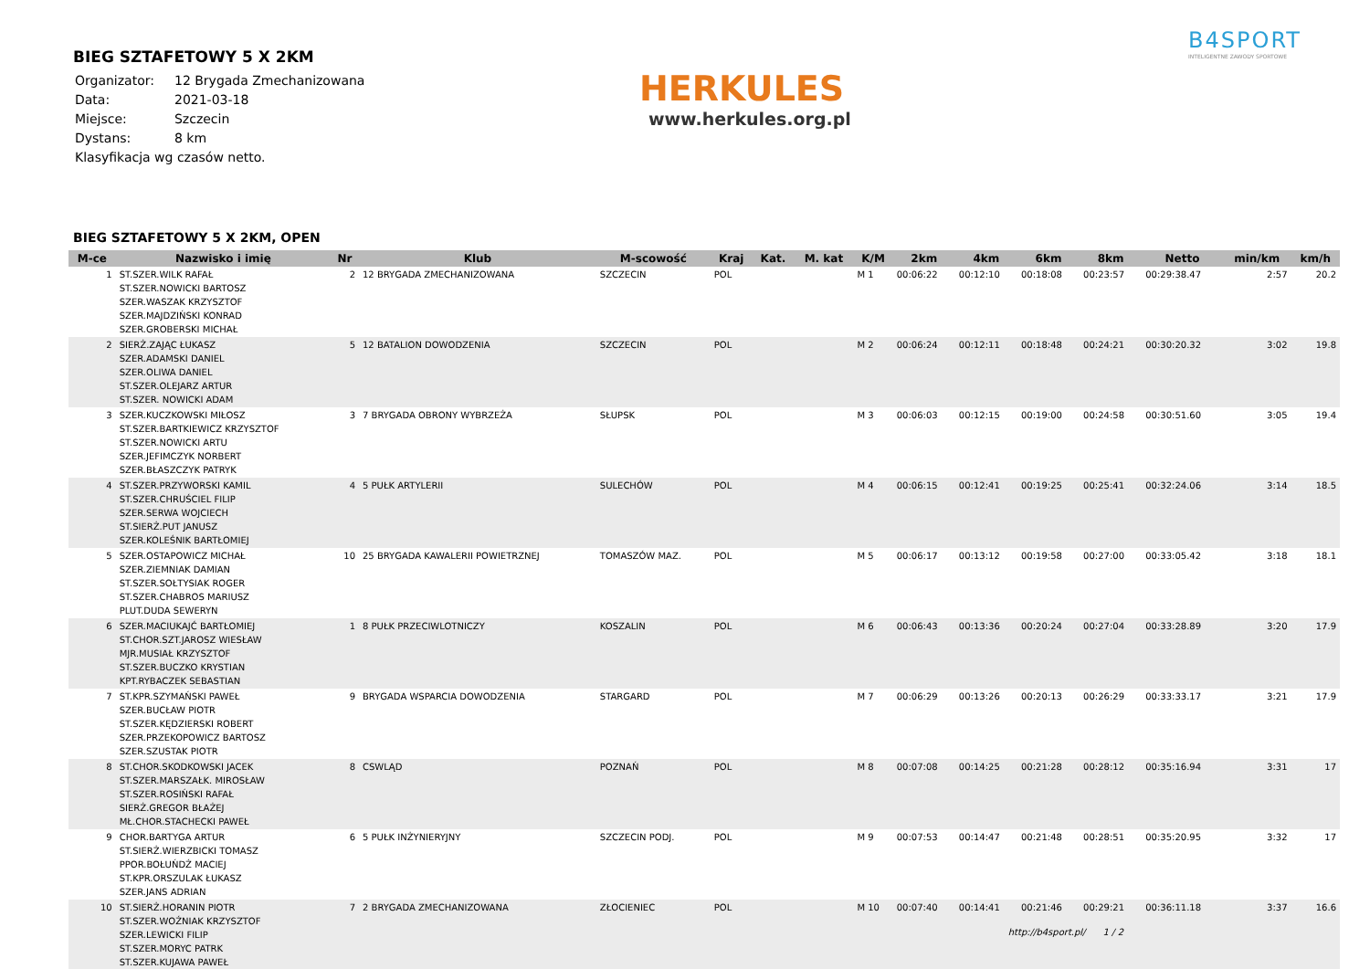BIEG SZTAFETOWY 5 X 2KM
| Organizator: | 12 Brygada Zmechanizowana |
| Data: | 2021-03-18 |
| Miejsce: | Szczecin |
| Dystans: | 8 km |
| Klasyfikacja wg czasów netto. | |
HERKULES
www.herkules.org.pl
B4SPORT
INTELIGENTNE ZAWODY SPORTOWE
BIEG SZTAFETOWY 5 X 2KM, OPEN
| M-ce | Nazwisko i imię | Nr | Klub | M-scowość | Kraj | Kat. | M. kat | K/M | 2km | 4km | 6km | 8km | Netto | min/km | km/h |
| --- | --- | --- | --- | --- | --- | --- | --- | --- | --- | --- | --- | --- | --- | --- | --- |
| 1 | ST.SZER.WILK RAFAŁ ST.SZER.NOWICKI BARTOSZ SZER.WASZAK KRZYSZTOF SZER.MAJDZIŃSKI KONRAD SZER.GROBERSKI MICHAŁ | 2 | 12 BRYGADA ZMECHANIZOWANA | SZCZECIN | POL | | | M 1 | 00:06:22 | 00:12:10 | 00:18:08 | 00:23:57 | 00:29:38.47 | 2:57 | 20.2 |
| 2 | SIERŻ.ZAJĄC ŁUKASZ SZER.ADAMSKI DANIEL SZER.OLIWA DANIEL ST.SZER.OLEJARZ ARTUR ST.SZER. NOWICKI ADAM | 5 | 12 BATALION DOWODZENIA | SZCZECIN | POL | | | M 2 | 00:06:24 | 00:12:11 | 00:18:48 | 00:24:21 | 00:30:20.32 | 3:02 | 19.8 |
| 3 | SZER.KUCZKOWSKI MIŁOSZ ST.SZER.BARTKIEWICZ KRZYSZTOF ST.SZER.NOWICKI ARTU SZER.JEFIMCZYK NORBERT SZER.BŁASZCZYK PATRYK | 3 | 7 BRYGADA OBRONY WYBRZEŻA | SŁUPSK | POL | | | M 3 | 00:06:03 | 00:12:15 | 00:19:00 | 00:24:58 | 00:30:51.60 | 3:05 | 19.4 |
| 4 | ST.SZER.PRZYWORSKI KAMIL ST.SZER.CHRUŚCIEL FILIP SZER.SERWA WOJCIECH ST.SIERŻ.PUT JANUSZ SZER.KOLEŚNIK BARTŁOMIEJ | 4 | 5 PUŁK ARTYLERII | SULECHÓW | POL | | | M 4 | 00:06:15 | 00:12:41 | 00:19:25 | 00:25:41 | 00:32:24.06 | 3:14 | 18.5 |
| 5 | SZER.OSTAPOWICZ MICHAŁ SZER.ZIEMNIAK DAMIAN ST.SZER.SOŁTYSIAK ROGER ST.SZER.CHABROS MARIUSZ PLUT.DUDA SEWERYN | 10 | 25 BRYGADA KAWALERII POWIETRZNEJ | TOMASZÓW MAZ. | POL | | | M 5 | 00:06:17 | 00:13:12 | 00:19:58 | 00:27:00 | 00:33:05.42 | 3:18 | 18.1 |
| 6 | SZER.MACIUKAJĆ BARTŁOMIEJ ST.CHOR.SZT.JAROSZ WIESŁAW MJR.MUSIAŁ KRZYSZTOF ST.SZER.BUCZKO KRYSTIAN KPT.RYBACZEK SEBASTIAN | 1 | 8 PUŁK PRZECIWLOTNICZY | KOSZALIN | POL | | | M 6 | 00:06:43 | 00:13:36 | 00:20:24 | 00:27:04 | 00:33:28.89 | 3:20 | 17.9 |
| 7 | ST.KPR.SZYMAŃSKI PAWEŁ SZER.BUCŁAW PIOTR ST.SZER.KĘDZIERSKI ROBERT SZER.PRZEKOPOWICZ BARTOSZ SZER.SZUSTAK PIOTR | 9 | BRYGADA WSPARCIA DOWODZENIA | STARGARD | POL | | | M 7 | 00:06:29 | 00:13:26 | 00:20:13 | 00:26:29 | 00:33:33.17 | 3:21 | 17.9 |
| 8 | ST.CHOR.SKODKOWSKI JACEK ST.SZER.MARSZAŁK. MIROSŁAW ST.SZER.ROSIŃSKI RAFAŁ SIERŻ.GREGOR BŁAŻEJ MŁ.CHOR.STACHECKI PAWEŁ | 8 | CSWLĄD | POZNAŃ | POL | | | M 8 | 00:07:08 | 00:14:25 | 00:21:28 | 00:28:12 | 00:35:16.94 | 3:31 | 17 |
| 9 | CHOR.BARTYGA ARTUR ST.SIERŻ.WIERZBICKI TOMASZ PPOR.BOŁUŃDŹ MACIEJ ST.KPR.ORSZULAK ŁUKASZ SZER.JANS ADRIAN | 6 | 5 PUŁK INŻYNIERYJNY | SZCZECIN PODJ. | POL | | | M 9 | 00:07:53 | 00:14:47 | 00:21:48 | 00:28:51 | 00:35:20.95 | 3:32 | 17 |
| 10 | ST.SIERŻ.HORANIN PIOTR ST.SZER.WOŹNIAK KRZYSZTOF SZER.LEWICKI FILIP ST.SZER.MORYC PATRK ST.SZER.KUJAWA PAWEŁ | 7 | 2 BRYGADA ZMECHANIZOWANA | ZŁOCIENIEC | POL | | | M 10 | 00:07:40 | 00:14:41 | 00:21:46 | 00:29:21 | 00:36:11.18 | 3:37 | 16.6 |
http://b4sport.pl/ 1 / 2